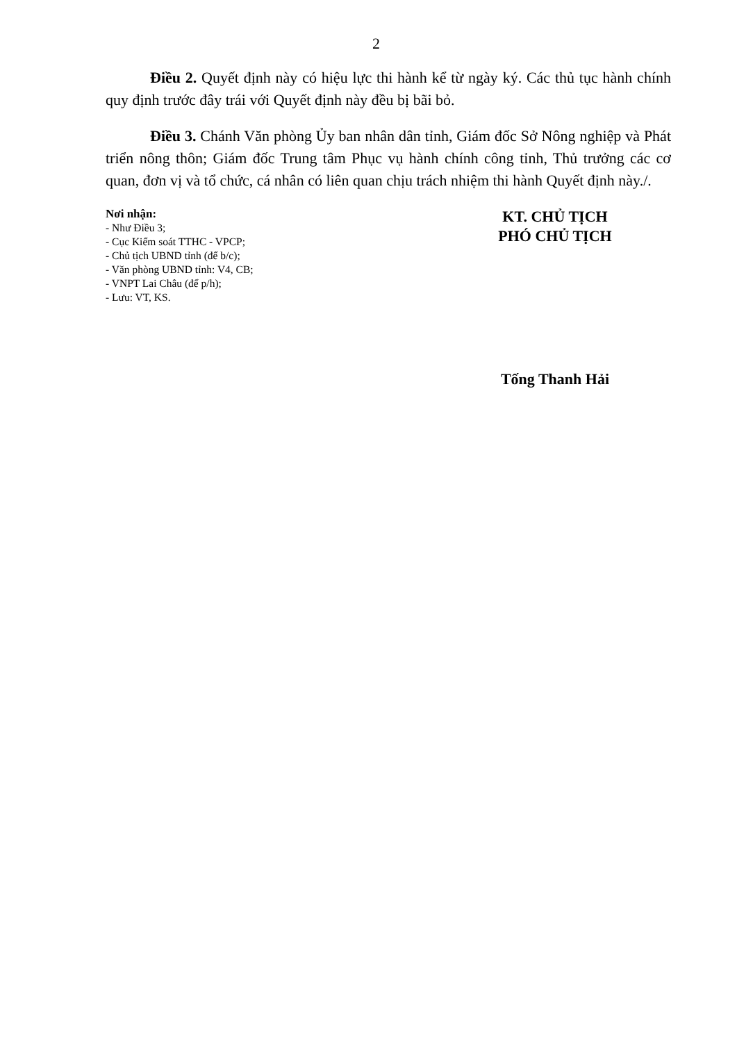2
Điều 2. Quyết định này có hiệu lực thi hành kể từ ngày ký. Các thủ tục hành chính quy định trước đây trái với Quyết định này đều bị bãi bỏ.
Điều 3. Chánh Văn phòng Ủy ban nhân dân tỉnh, Giám đốc Sở Nông nghiệp và Phát triển nông thôn; Giám đốc Trung tâm Phục vụ hành chính công tỉnh, Thủ trưởng các cơ quan, đơn vị và tổ chức, cá nhân có liên quan chịu trách nhiệm thi hành Quyết định này./.
Nơi nhận:
- Như Điều 3;
- Cục Kiểm soát TTHC - VPCP;
- Chủ tịch UBND tỉnh (để b/c);
- Văn phòng UBND tỉnh: V4, CB;
- VNPT Lai Châu (để p/h);
- Lưu: VT, KS.
KT. CHỦ TỊCH
PHÓ CHỦ TỊCH
Tống Thanh Hải